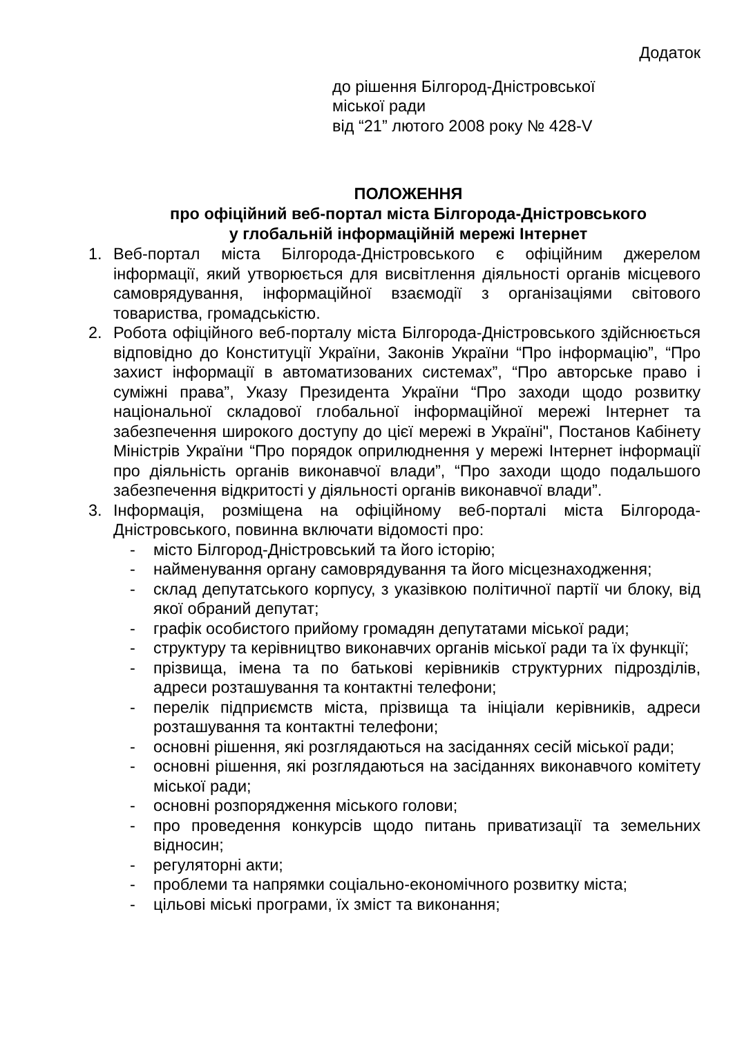Додаток
до рішення Білгород-Дністровської
міської ради
від “21” лютого 2008 року № 428-V
ПОЛОЖЕННЯ
про офіційний веб-портал міста Білгорода-Дністровського
у глобальній інформаційній мережі Інтернет
1. Веб-портал міста Білгорода-Дністровського є офіційним джерелом інформації, який утворюється для висвітлення діяльності органів місцевого самоврядування, інформаційної взаємодії з організаціями світового товариства, громадськістю.
2. Робота офіційного веб-порталу міста Білгорода-Дністровського здійснюється відповідно до Конституції України, Законів України “Про інформацію”, “Про захист інформації в автоматизованих системах”, “Про авторське право і суміжні права”, Указу Президента України “Про заходи щодо розвитку національної складової глобальної інформаційної мережі Інтернет та забезпечення широкого доступу до цієї мережі в Україні", Постанов Кабінету Міністрів України “Про порядок оприлюднення у мережі Інтернет інформації про діяльність органів виконавчої влади”, “Про заходи щодо подальшого забезпечення відкритості у діяльності органів виконавчої влади”.
3. Інформація, розміщена на офіційному веб-порталі міста Білгорода-Дністровського, повинна включати відомості про:
- місто Білгород-Дністровський та його історію;
- найменування органу самоврядування та його місцезнаходження;
- склад депутатського корпусу, з указівкою політичної партії чи блоку, від якої обраний депутат;
- графік особистого прийому громадян депутатами міської ради;
- структуру та керівництво виконавчих органів міської ради та їх функції;
- прізвища, імена та по батькові керівників структурних підрозділів, адреси розташування та контактні телефони;
- перелік підприємств міста, прізвища та ініціали керівників, адреси розташування та контактні телефони;
- основні рішення, які розглядаються на засіданнях сесій міської ради;
- основні рішення, які розглядаються на засіданнях виконавчого комітету міської ради;
- основні розпорядження міського голови;
- про проведення конкурсів щодо питань приватизації та земельних відносин;
- регуляторні акти;
- проблеми та напрямки соціально-економічного розвитку міста;
- цільові міські програми, їх зміст та виконання;